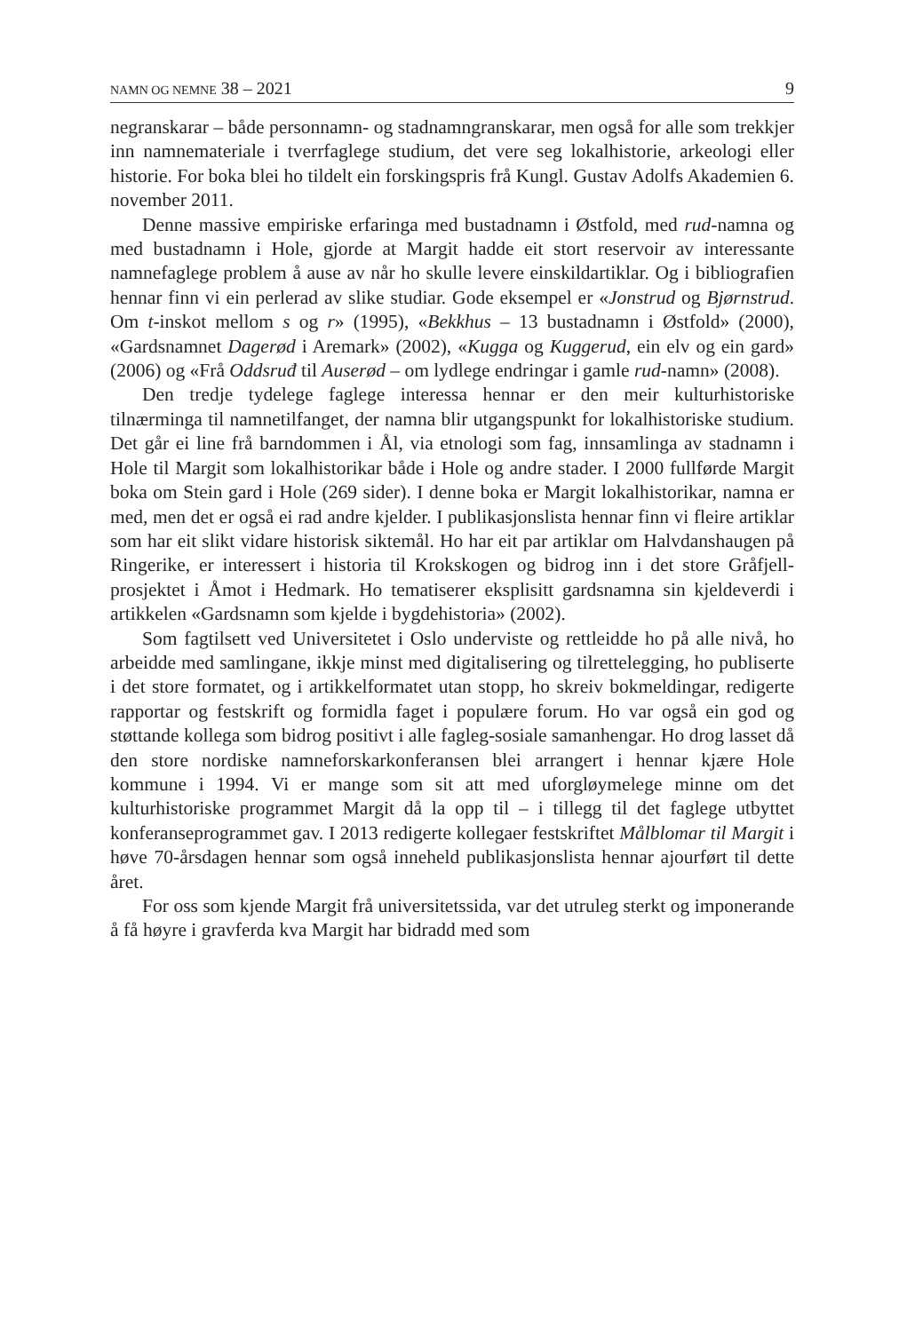NAMN OG NEMNE 38 – 2021 9
negranskarar – både personnamn- og stadnamngranskarar, men også for alle som trekkjer inn namnemateriale i tverrfaglege studium, det vere seg lokalhistorie, arkeologi eller historie. For boka blei ho tildelt ein forskingspris frå Kungl. Gustav Adolfs Akademien 6. november 2011.
Denne massive empiriske erfaringa med bustadnamn i Østfold, med rud-namna og med bustadnamn i Hole, gjorde at Margit hadde eit stort reservoir av interessante namnefaglege problem å ause av når ho skulle levere einskildartiklar. Og i bibliografien hennar finn vi ein perlerad av slike studiar. Gode eksempel er «Jonstrud og Bjørnstrud. Om t-inskot mellom s og r» (1995), «Bekkhus – 13 bustadnamn i Østfold» (2000), «Gardsnamnet Dagerød i Aremark» (2002), «Kugga og Kuggerud, ein elv og ein gard» (2006) og «Frå Oddsruđ til Auserød – om lydlege endringar i gamle rud-namn» (2008).
Den tredje tydelege faglege interessa hennar er den meir kulturhistoriske tilnærminga til namnetilfanget, der namna blir utgangspunkt for lokalhistoriske studium. Det går ei line frå barndommen i Ål, via etnologi som fag, innsamlinga av stadnamn i Hole til Margit som lokalhistorikar både i Hole og andre stader. I 2000 fullførde Margit boka om Stein gard i Hole (269 sider). I denne boka er Margit lokalhistorikar, namna er med, men det er også ei rad andre kjelder. I publikasjonslista hennar finn vi fleire artiklar som har eit slikt vidare historisk siktemål. Ho har eit par artiklar om Halvdanshaugen på Ringerike, er interessert i historia til Krokskogen og bidrog inn i det store Gråfjell-prosjektet i Åmot i Hedmark. Ho tematiserer eksplisitt gardsnamna sin kjeldeverdi i artikkelen «Gardsnamn som kjelde i bygdehistoria» (2002).
Som fagtilsett ved Universitetet i Oslo underviste og rettleidde ho på alle nivå, ho arbeidde med samlingane, ikkje minst med digitalisering og tilrettelegging, ho publiserte i det store formatet, og i artikkelformatet utan stopp, ho skreiv bokmeldingar, redigerte rapportar og festskrift og formidla faget i populære forum. Ho var også ein god og støttande kollega som bidrog positivt i alle fagleg-sosiale samanhengar. Ho drog lasset då den store nordiske namneforskarkonferansen blei arrangert i hennar kjære Hole kommune i 1994. Vi er mange som sit att med uforgløymelege minne om det kulturhistoriske programmet Margit då la opp til – i tillegg til det faglege utbyttet konferanseprogrammet gav. I 2013 redigerte kollegaer festskriftet Målblomar til Margit i høve 70-årsdagen hennar som også inneheld publikasjonslista hennar ajourført til dette året.
For oss som kjende Margit frå universitetssida, var det utruleg sterkt og imponerande å få høyre i gravferda kva Margit har bidradd med som